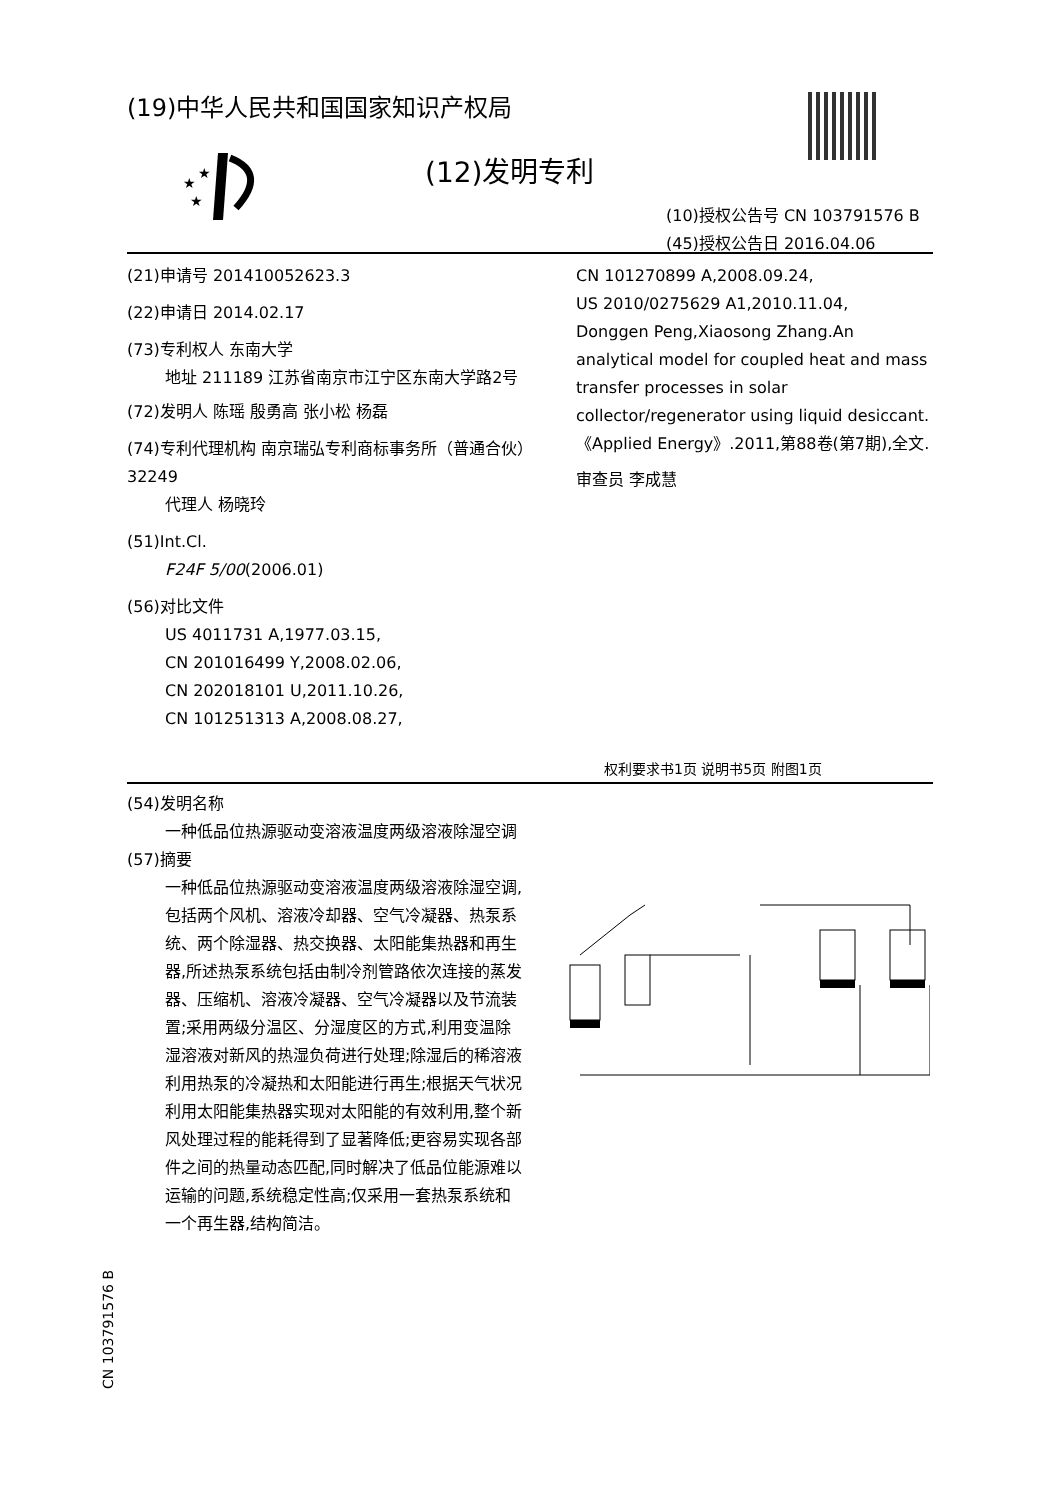(19)中华人民共和国国家知识产权局
★
★
★
(12)发明专利
(10)授权公告号 CN 103791576 B
(45)授权公告日 2016.04.06
(21)申请号 201410052623.3
(22)申请日 2014.02.17
(73)专利权人 东南大学
地址 211189 江苏省南京市江宁区东南大学路2号
(72)发明人 陈瑶 殷勇高 张小松 杨磊
(74)专利代理机构 南京瑞弘专利商标事务所（普通合伙）32249
代理人 杨晓玲
(51)Int.Cl.
F24F 5/00(2006.01)
(56)对比文件
US 4011731 A,1977.03.15,
CN 201016499 Y,2008.02.06,
CN 202018101 U,2011.10.26,
CN 101251313 A,2008.08.27,
CN 101270899 A,2008.09.24,
US 2010/0275629 A1,2010.11.04,
Donggen Peng,Xiaosong Zhang.An analytical model for coupled heat and mass transfer processes in solar collector/regenerator using liquid desiccant.《Applied Energy》.2011,第88卷(第7期),全文.
审查员 李成慧
权利要求书1页 说明书5页 附图1页
(54)发明名称
一种低品位热源驱动变溶液温度两级溶液除湿空调
(57)摘要
一种低品位热源驱动变溶液温度两级溶液除湿空调,包括两个风机、溶液冷却器、空气冷凝器、热泵系统、两个除湿器、热交换器、太阳能集热器和再生器,所述热泵系统包括由制冷剂管路依次连接的蒸发器、压缩机、溶液冷凝器、空气冷凝器以及节流装置;采用两级分温区、分湿度区的方式,利用变温除湿溶液对新风的热湿负荷进行处理;除湿后的稀溶液利用热泵的冷凝热和太阳能进行再生;根据天气状况利用太阳能集热器实现对太阳能的有效利用,整个新风处理过程的能耗得到了显著降低;更容易实现各部件之间的热量动态匹配,同时解决了低品位能源难以运输的问题,系统稳定性高;仅采用一套热泵系统和一个再生器,结构简洁。
CN 103791576 B